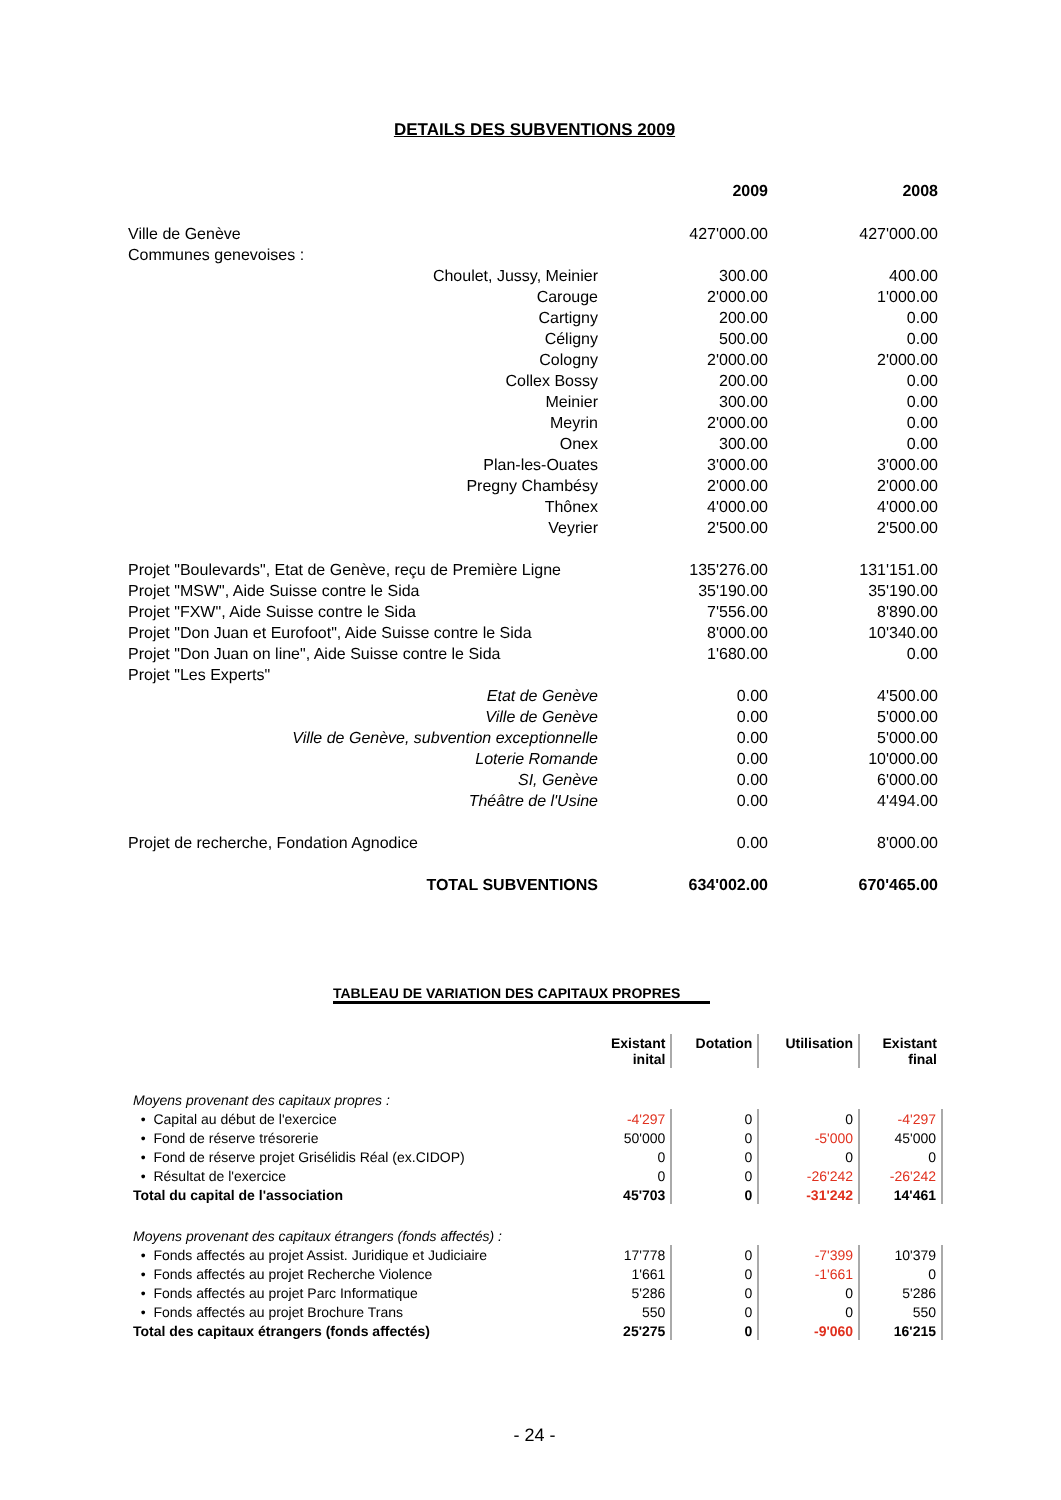DETAILS DES SUBVENTIONS 2009
| | 2009 | 2008 |
| Ville de Genève | 427'000.00 | 427'000.00 |
| Communes genevoises : | | |
| Choulet, Jussy, Meinier | 300.00 | 400.00 |
| Carouge | 2'000.00 | 1'000.00 |
| Cartigny | 200.00 | 0.00 |
| Céligny | 500.00 | 0.00 |
| Cologny | 2'000.00 | 2'000.00 |
| Collex Bossy | 200.00 | 0.00 |
| Meinier | 300.00 | 0.00 |
| Meyrin | 2'000.00 | 0.00 |
| Onex | 300.00 | 0.00 |
| Plan-les-Ouates | 3'000.00 | 3'000.00 |
| Pregny Chambésy | 2'000.00 | 2'000.00 |
| Thônex | 4'000.00 | 4'000.00 |
| Veyrier | 2'500.00 | 2'500.00 |
| Projet "Boulevards", Etat de Genève, reçu de Première Ligne | 135'276.00 | 131'151.00 |
| Projet "MSW", Aide Suisse contre le Sida | 35'190.00 | 35'190.00 |
| Projet "FXW", Aide Suisse contre le Sida | 7'556.00 | 8'890.00 |
| Projet "Don Juan et Eurofoot", Aide Suisse contre le Sida | 8'000.00 | 10'340.00 |
| Projet "Don Juan on line", Aide Suisse contre le Sida | 1'680.00 | 0.00 |
| Projet "Les Experts" | | |
| Etat de Genève | 0.00 | 4'500.00 |
| Ville de Genève | 0.00 | 5'000.00 |
| Ville de Genève, subvention exceptionnelle | 0.00 | 5'000.00 |
| Loterie Romande | 0.00 | 10'000.00 |
| SI, Genève | 0.00 | 6'000.00 |
| Théâtre de l'Usine | 0.00 | 4'494.00 |
| Projet de recherche, Fondation Agnodice | 0.00 | 8'000.00 |
| TOTAL SUBVENTIONS | 634'002.00 | 670'465.00 |
TABLEAU DE VARIATION DES CAPITAUX PROPRES
| | Existant inital | Dotation | Utilisation | Existant final |
| --- | --- | --- | --- | --- |
| Moyens provenant des capitaux propres : | | | | |
| • Capital au début de l'exercice | -4'297 | 0 | 0 | -4'297 |
| • Fond de réserve trésorerie | 50'000 | 0 | -5'000 | 45'000 |
| • Fond de réserve projet Grisélidis Réal (ex.CIDOP) | 0 | 0 | 0 | 0 |
| • Résultat de l'exercice | 0 | 0 | -26'242 | -26'242 |
| Total du capital de l'association | 45'703 | 0 | -31'242 | 14'461 |
| Moyens provenant des capitaux étrangers (fonds affectés) : | | | | |
| • Fonds affectés au projet Assist. Juridique et Judiciaire | 17'778 | 0 | -7'399 | 10'379 |
| • Fonds affectés au projet Recherche Violence | 1'661 | 0 | -1'661 | 0 |
| • Fonds affectés au projet Parc Informatique | 5'286 | 0 | 0 | 5'286 |
| • Fonds affectés au projet Brochure Trans | 550 | 0 | 0 | 550 |
| Total des capitaux étrangers (fonds affectés) | 25'275 | 0 | -9'060 | 16'215 |
- 24 -